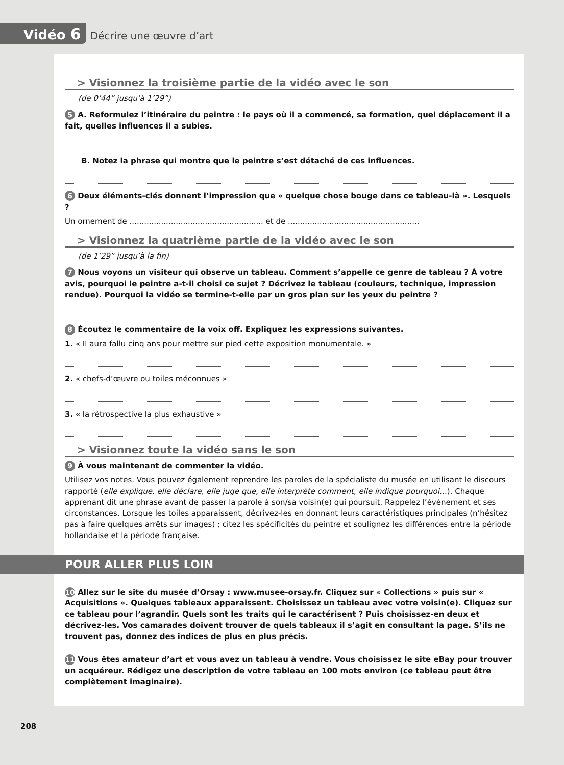Vidéo 6
Décrire une œuvre d’art
> Visionnez la troisième partie de la vidéo avec le son
(de 0’44” jusqu’à 1’29”)
5 A. Reformulez l’itinéraire du peintre : le pays où il a commencé, sa formation, quel déplacement il a fait, quelles influences il a subies.
B. Notez la phrase qui montre que le peintre s’est détaché de ces influences.
6 Deux éléments-clés donnent l’impression que « quelque chose bouge dans ce tableau-là ». Lesquels ?
Un ornement de ....................................................... et de ......................................................
> Visionnez la quatrième partie de la vidéo avec le son
(de 1’29” jusqu’à la fin)
7 Nous voyons un visiteur qui observe un tableau. Comment s’appelle ce genre de tableau ? À votre avis, pourquoi le peintre a-t-il choisi ce sujet ? Décrivez le tableau (couleurs, technique, impression rendue). Pourquoi la vidéo se termine-t-elle par un gros plan sur les yeux du peintre ?
8 Écoutez le commentaire de la voix off. Expliquez les expressions suivantes.
1. « Il aura fallu cinq ans pour mettre sur pied cette exposition monumentale. »
2. « chefs-d’œuvre ou toiles méconnues »
3. « la rétrospective la plus exhaustive »
> Visionnez toute la vidéo sans le son
9 À vous maintenant de commenter la vidéo.
Utilisez vos notes. Vous pouvez également reprendre les paroles de la spécialiste du musée en utilisant le discours rapporté (elle explique, elle déclare, elle juge que, elle interprète comment, elle indique pourquoi…). Chaque apprenant dit une phrase avant de passer la parole à son/sa voisin(e) qui poursuit. Rappelez l’événement et ses circonstances. Lorsque les toiles apparaissent, décrivez-les en donnant leurs caractéristiques principales (n’hésitez pas à faire quelques arrêts sur images) ; citez les spécificités du peintre et soulignez les différences entre la période hollandaise et la période française.
POUR ALLER PLUS LOIN
10 Allez sur le site du musée d’Orsay : www.musee-orsay.fr. Cliquez sur « Collections » puis sur « Acquisitions ». Quelques tableaux apparaissent. Choisissez un tableau avec votre voisin(e). Cliquez sur ce tableau pour l’agrandir. Quels sont les traits qui le caractérisent ? Puis choisissez-en deux et décrivez-les. Vos camarades doivent trouver de quels tableaux il s’agit en consultant la page. S’ils ne trouvent pas, donnez des indices de plus en plus précis.
11 Vous êtes amateur d’art et vous avez un tableau à vendre. Vous choisissez le site eBay pour trouver un acquéreur. Rédigez une description de votre tableau en 100 mots environ (ce tableau peut être complètement imaginaire).
208